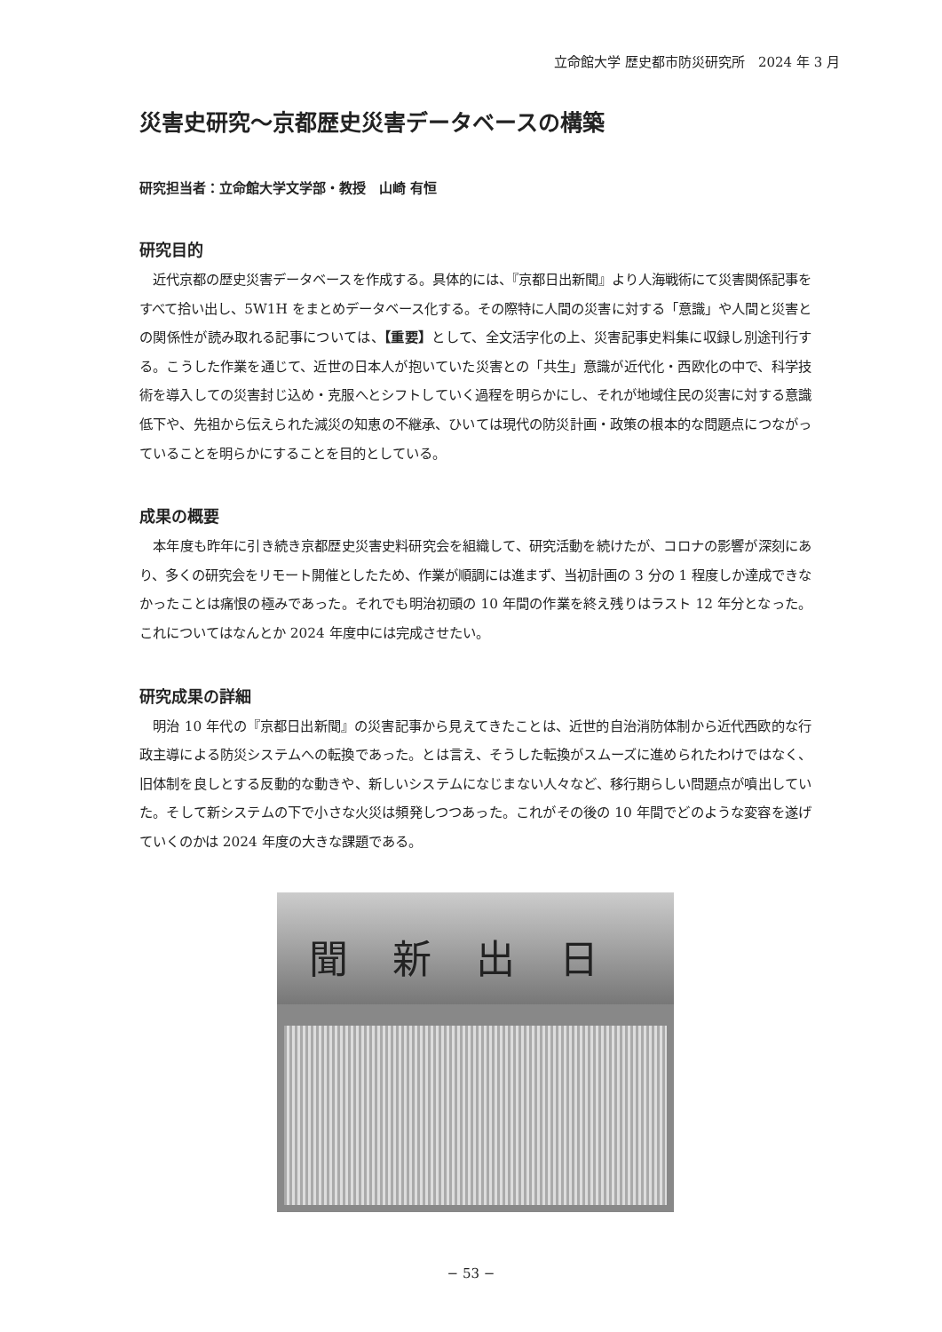立命館大学 歴史都市防災研究所　2024 年 3 月
災害史研究〜京都歴史災害データベースの構築
研究担当者：立命館大学文学部・教授　山崎 有恒
研究目的
近代京都の歴史災害データベースを作成する。具体的には、『京都日出新聞』より人海戦術にて災害関係記事をすべて拾い出し、5W1H をまとめデータベース化する。その際特に人間の災害に対する「意識」や人間と災害との関係性が読み取れる記事については、【重要】として、全文活字化の上、災害記事史料集に収録し別途刊行する。こうした作業を通じて、近世の日本人が抱いていた災害との「共生」意識が近代化・西欧化の中で、科学技術を導入しての災害封じ込め・克服へとシフトしていく過程を明らかにし、それが地域住民の災害に対する意識低下や、先祖から伝えられた減災の知恵の不継承、ひいては現代の防災計画・政策の根本的な問題点につながっていることを明らかにすることを目的としている。
成果の概要
本年度も昨年に引き続き京都歴史災害史料研究会を組織して、研究活動を続けたが、コロナの影響が深刻にあり、多くの研究会をリモート開催としたため、作業が順調には進まず、当初計画の 3 分の 1 程度しか達成できなかったことは痛恨の極みであった。それでも明治初頭の 10 年間の作業を終え残りはラスト 12 年分となった。これについてはなんとか 2024 年度中には完成させたい。
研究成果の詳細
明治 10 年代の『京都日出新聞』の災害記事から見えてきたことは、近世的自治消防体制から近代西欧的な行政主導による防災システムへの転換であった。とは言え、そうした転換がスムーズに進められたわけではなく、旧体制を良しとする反動的な動きや、新しいシステムになじまない人々など、移行期らしい問題点が噴出していた。そして新システムの下で小さな火災は頻発しつつあった。これがその後の 10 年間でどのような変容を遂げていくのかは 2024 年度の大きな課題である。
聞新出日
− 53 −